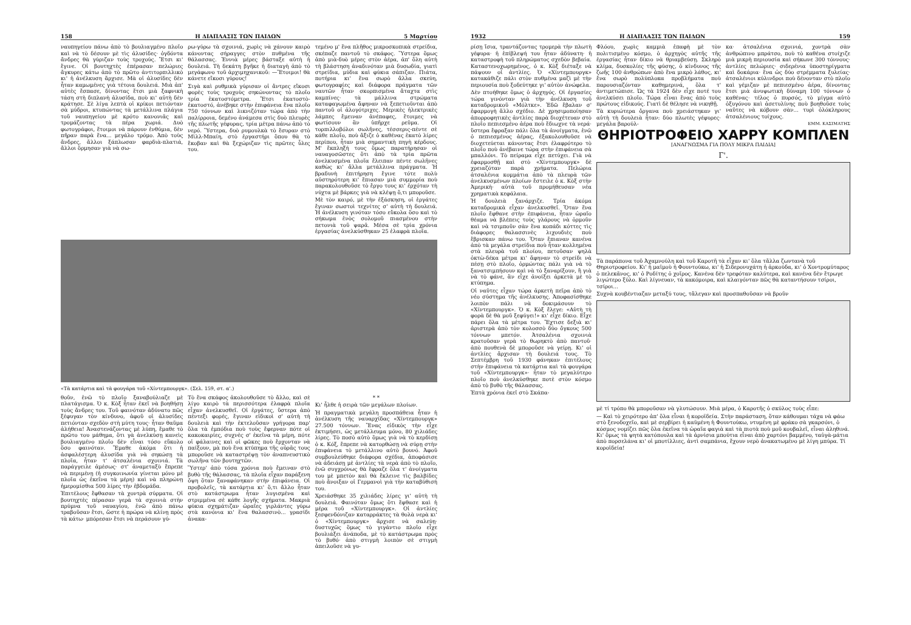158 Η ΔΙΑΠΛΑΣΙΣ ΤΩΝ ΠΑΙΔΩΝ 5 Μαρτίου
ναυπηγείου πάνω ἀπὸ τὸ βουλιαγμένο πλοῖο καὶ νὰ τὸ δέσουν μὲ τὶς ἀλυσίδες· ὀγδόντα ἄνδρες θὰ γύριζαν τοὺς τροχούς. Ἔτσι κι' ἔγινε. Οἱ βουτηχτὲς ἐπέρασαν πελώριες ἄγκυρες κάτω ἀπὸ τὸ πρῶτο ἀντιτορπιλλικὸ κι' ἡ ἀνέλκυση ἄρχισε. Μὰ οἱ ἀλυσίδες δὲν ἦταν καμωμένες γιὰ τέτοια δουλειά. Μιὰ ἀπ' αὐτὲς ἔσπασε, δίνοντας ἔτσι μιὰ ξαφνικὴ τάση στὴ διπλανὴ ἀλυσίδα, ποὺ κι' αὐτὴ δὲν κράτησε. Σὲ λίγα λεπτὰ οἱ κρίκοι πετιόνταν σὰ μύδροι, κτυπώντας τὰ μετάλλινα πλάγια τοῦ ναυπηγείου μὲ κρότο κανονιᾶς καὶ τρομάζοντας τὰ πέρα χωριά. Δυὸ φωτογράφοι, ἕτοιμοι νὰ πάρουν ἐνθύμια, δὲν πῆραν παρὰ ἕνα... μεγάλο τρόμο. Ἀπὸ τοὺς ἄνδρες, ἄλλοι ξάπλωσαν φαρδιὰ-πλατιά, ἄλλοι ὅρμησαν γιὰ νὰ σω-
ρω-γύρω τὰ σχοινιά, χωρὶς νὰ χάνουν καιρὸ κάνοντας σήραγγες στὸν πυθμένα τῆς θάλασσας. Ἐννιὰ μέρες βάσταξε αὐτὴ ἡ δουλειά. Τὴ δεκάτη βγῆκε ἡ διαταγὴ ἀπὸ τὸ μεγάφωνο τοῦ ἀρχιμηχανικοῦ: —Ἕτοιμοι! θὰ κάνετε εἴκοσι γύρους!
Σιγὰ καὶ ρυθμικὰ γύρισαν οἱ ἄντρες εἴκοσι φορὲς τοὺς τροχοὺς σηκώνοντας τὸ πλοῖο τρία ἑκατοστόμετρα. Ἔτσι ἑκατοστὸ-ἑκατοστό, ἀνέβηκε στὴν ἐπιφάνεια ἕνα πλοῖο 750 τόννων καὶ λικνιζόταν τώρα ἀπὸ τὴν παλίρροια, δεμένο ἀνάμεσα στὶς δυὸ πλευρὲς τῆς πλωτῆς γέφυρας, τρία μέτρα πάνω ἀπὸ τὸ νερό. Ὕστερα, δυὸ ρυμουλκὰ τὸ ἔσυραν στὸ Μὶλλ-Μπαίη, στὸ ἐργαστήρι ὅπου θὰ τὸ ἔκοβαν καὶ θὰ ξεχώριζαν τὶς πρῶτες ὗλες του.
τεμένο μ' ἕνα πλῆθος μικροσκοπικὰ στρείδια, σκέπαζε παντοῦ τὸ σκάφος. Ὕστερα ὅμως ἀπὸ μιὰ-δυὸ μέρες στὸν ἀέρα, ἀπ' ὅλη αὐτὴ τὴ βλάστηση ἀναδινόταν μιὰ δυσωδία, γιατὶ στρείδια, μύδια καὶ φύκια σάπιζαν. Πιάτα, ποτήρια κι' ἕνα σωρὸ ἄλλα σκεύη, φωτογραφίες καὶ διάφορα πράγματα τῶν ναυτῶν ἦταν σκορπισμένα ἄταχτα στὶς καμπίνες· τὰ μάλλινα στρώματα καταφαγωμένα ἄφηναν νὰ ξεπετιοῦνται ἀπὸ παντοῦ οἱ ἀλογότριχες. Μερικὲς ἠλεκτρικὲς λάμπες ἔμειναν ἀνέπαφες, ἕτοιμες νὰ φωτίσουν ἂν ὑπῆρχε ρεῦμα. Οἱ τορπιλλοβόλοι σωλῆνες, τέσσερις-πέντε σὲ κάθε πλοῖο, ποὺ ἄξιζε ὁ καθένας ἑκατὸ λίρες περίπου, ἦταν μιὰ σημαντικὴ πηγὴ κέρδους. Μ' ἔκπληξή τους ὅμως παρατήρησαν οἱ ναυαγοσῶστες ὅτι ἀπὸ τὰ τρία πρῶτα ἀνελκυσμένα πλοῖα ἔλειπαν πέντε σωλῆνες καθὼς κι' ἄλλα μετάλλινα πράγματα. Ἡ βραδυνὴ ἐπιτήρηση ἔγινε τότε πολὺ αὐστηρότερη κι' ἔπιασαν μιὰ συμμορία ποὺ παρακολουθοῦσε τὸ ἔργο τους κι' ἐρχόταν τὴ νύχτα μὲ βάρκες γιὰ νὰ κλέψῃ ὅ,τι μποροῦσε.
Μὲ τὸν καιρό, μὲ τὴν ἐξάσκηση, οἱ ἐργάτες ἔγιναν σωστοὶ τεχνίτες σ' αὐτὴ τὴ δουλειά. Ἡ ἀνέλκυση γινόταν τόσο εὔκολα ὅσο καὶ τὸ σήκωμα ἑνὸς σολομοῦ πιασμένου στὴν πετονιὰ τοῦ ψαρᾶ. Μέσα σὲ τρία χρόνια ἐργασίας ἀνελκύσθηκαν 25 ἐλαφρὰ πλοῖα.
«Τὰ κατάρτια καὶ τὰ φουγάρα τοῦ «Χίντεμπουργκ». (Σελ. 159, στ. α'.)
θοῦν, ἐνῶ τὸ πλοῖο ξαναβούλιαζε μὲ πλατάγισμα. Ὁ κ. Κὸξ ἦταν ἐκεῖ νὰ βοηθήσῃ τοὺς ἄνδρες του. Τοῦ φαινόταν ἀδύνατο πῶς ξέφυγαν τὸν κίνδυνο, ἀφοῦ οἱ ἀλυσίδες πετιόνταν σχεδὸν στὴ μύτη τους· ἦταν θαῦμα ἀλήθεια! Ἀναστενάζοντας μὲ λύπη, ἔμαθε τὸ πρῶτο του μάθημα, ὅτι γὰ ἀνελκύσῃ κανεὶς βουλιαγμένο πλοῖο δὲν εἶναι τόσο εὔκολο ὅσο φαινόταν. Ἔμαθε ἀκόμα ὅτι ἡ ἀσφαλέστερη ἀλυσίδα γιὰ νὰ σηκώσῃ τὰ πλοῖα, ἦταν τ' ἀτσαλένια σχοινιά. Τὰ παράγγειλε ἀμέσως· στ' ἀναμεταξὺ ἔπρεπε νὰ περιμένῃ (ἡ συγκοινωνία γίνεται μόνο μὲ πλοῖα ὡς ἐκεῖνα τὰ μέρη) καὶ νὰ πληρώνῃ ἡμερομίσθια 500 λίρες τὴν ἑβδομάδα.
Ἐπιτέλους ἔφθασαν τὰ χοντρὰ σύρματα. Οἱ βουτηχτὲς πέρασαν γερὰ τὰ σχοινιὰ στὴν πρύμνα τοῦ ναυαγίου, ἐνῶ ἀπὸ πάνω τραβοῦσαν ἔτσι, ὥστε ἡ πρώρα νὰ κλίνῃ πρὸς τὰ κάτω· μπόρεσαν ἔτσι νὰ περάσουν γύ-
Τὸ ἕνα σκάφος ἀκολουθοῦσε τὸ ἄλλο, καὶ σὲ λίγο καιρὸ τὰ περισσότερα ἐλαφρὰ πλοῖα εἶχαν ἀνελκυσθεῖ. Οἱ ἐργάτες, ὕστερα ἀπὸ πέντεξι φορές, ἔγιναν εἰδικοὶ σ' αὐτὴ τὴ δουλειὰ καὶ τὴν ἐκτελοῦσαν γρήγορα παρ' ὅλα τὰ ἐμπόδια ποὺ τοὺς ἔφερναν πότε οἱ κακοκαιρίες, συχνὲς σ' ἐκεῖνα τὰ μέρη, πότε οἱ φάλαινες καὶ οἱ φῶκες ποὺ ἔρχονταν νὰ παίξουν, μὰ ποὺ ἕνα κτύπημα τῆς οὐρᾶς τους μποροῦσε νὰ καταστρέψῃ τὸν ἀναπνευστικὸ σωλῆνα τῶν βουτηχτῶν.
Ὕστερ' ἀπὸ τόσα χρόνια ποὺ ἔμειναν στὸ βυθὸ τῆς θάλασσας, τὰ πλοῖα εἶχαν παράξενη ὄψη ὅταν ξαναφάνηκαν στὴν ἐπιφάνεια. Οἱ προβολεῖς, τὰ κατάρτια κι' ὅ,τι ἄλλο ἦταν στὸ κατάστρωμα ἦταν λυγισμένα καὶ στριμμένα σὲ κάθε λογῆς σχήματα. Μακριὰ φύκια σχημάτιζαν ὡραῖες γιρλάντες γύρω στὰ κανόνια κι' ἕνα θαλασσινὸ... γρασίδι ἀνακα-
* *
Κι' ἦλθε ἡ σειρὰ τῶν μεγάλων πλοίων.
Ἡ πραγματικὰ μεγάλη προσπάθεια ἦταν ἡ ἀνέλκυση τῆς ναυαρχίδας «Χίντεμπουργκ» 27.500 τόννων. Ἕνας εἰδικὸς τὴν εἶχε ἐκτιμήσει, ὡς μετάλλευμα μόνο, 80 χιλιάδες λίρες. Τὸ ποσὸ αὐτὸ ὅμως γιὰ νὰ τὸ κερδίσῃ ὁ κ. Κόξ, ἔπρεπε νὰ κατορθώσῃ νὰ σύρῃ στὴν ἐπιφάνεια τὸ μετάλλινο αὐτὸ βουνό. Ἀφοῦ συμβουλεύθηκε διάφορα σχέδια, ἀποφάσισε νὰ ἀδειάσῃ μὲ ἀντλίες τὰ νερὰ ἀπὸ τὸ πλοῖο, ἐνῶ συγχρόνως θὰ ἔφραζε ὅλα τ' ἀνοίγματα του μὲ μπετὸν καὶ θὰ ἔκλεινε τὶς βαλβίδες ποὺ ἄνοιξαν οἱ Γερμανοὶ γιὰ τὴν καταβύθισή του.
Χρειάσθηκε 35 χιλιάδες λίρες γι' αὐτὴ τὴ δουλειά. Φαινόταν ὅμως ὅτι ἔφθασε καὶ ἡ μέρα τοῦ «Χίντεμπουργκ». Οἱ ἀντλίες ξεσφενδόνιζαν καταρράκτες τὰ θολὰ νερὰ κι' ὁ «Χίντεμπουργκ» ἄρχισε νὰ σαλεύῃ· δυστυχῶς ὅμως τὸ γιγάντιο πλοῖο εἶχε βουλιάξει ἀνάποδα, μὲ τὸ κατάστρωμα πρὸς τὸ βυθό· ἀπὸ στιγμὴ λοιπὸν σὲ στιγμὴ ἀπειλοῦσε νὰ γυ-
1932 Η ΔΙΑΠΛΑΣΙΣ ΤΩΝ ΠΑΙΔΩΝ 159
ρίσῃ ἴσια, τραντάζοντας τρομερὰ τὴν πλωτὴ γέφυρα· ἡ ἐπίβλεψή του ἦταν ἀδύνατη· ἡ καταστροφὴ τοῦ πληρώματος σχεδὸν βεβαία. Καταστενοχωρημένος, ὁ κ. Κὸξ διέταξε νὰ πάψουν οἱ ἀντλίες. Ὁ «Χίντεμπουργκ» κατακάθιζε πάλι στὸν πυθμένα μαζὶ μὲ τὴν περιουσία ποὺ ξοδεύτηκε γι' αὐτὸν ἀνώφελα.
Δὲν πτοήθηκε ὅμως ὁ ἀρχηγός. Οἱ ἐργασίες τώρα γινόνταν γιὰ τὴν ἀνέλκυση τοῦ καταδρομικοῦ «Μόλτκε». Ἐδῶ ἔβαλαν σ' ἐφαρμογὴ ἄλλο σχέδιο. Δὲ χρησιμοποίησαν ἀπορροφητικὲς ἀντλίες παρὰ διοχέτευαν στὸ πλοῖο πεπιεσμένο ἀέρα ποὺ ἔδιωχνε τὰ νερά· ὕστερα ἔφραξαν πάλι ὅλα τὰ ἀνοίγματα, ἐνῶ ὁ πεπιεσμένος ἀέρας, ἐξακολουθοῦσε νὰ διοχετεύεται κάνοντας ἔτσι ἐλαφρότερο τὸ πλοῖο ποὺ ἀνέβαινε τώρα στὴν ἐπιφάνεια σὰ μπαλλόνι. Τὸ πείραμα εἶχε πετύχει. Γιὰ νὰ ἐφαρμοσθῇ καὶ στὸ «Χίντεμπουργκ» δὲ χρειαζόταν παρὰ χρήματα. Πελώρια ἀτσαλένια κομμάτια ἀπὸ τὰ πλευρὰ τῶν ἀνελκυσμένων πλοίων ἔστειλε ὁ κ. Κὸξ στὴν Ἀμερικὴ· αὐτὰ τοῦ προμήθευσαν νέα χρηματικὰ κεφάλαια.
Ἡ δουλειὰ ξανάρχιζε. Τρία ἀκόμα καταδρομικὰ εἶχαν ἀνελκυσθεῖ. Ὅταν ἕνα πλοῖο ἔφθανε στὴν ἐπιφάνεια, ἦταν ὡραῖο θέαμα νὰ βλέπεις τοὺς γλάρους νὰ ὁρμοῦν καὶ νὰ τσιμποῦν σὰν ἕνα κοπάδι κόττες τὶς διάφορες θαλασσινὲς λιχουδιὲς ποὺ ἔβρισκαν πάνω του. Ὅταν ἔπιαναν κανένα ἀπὸ τὰ μεγάλα στρείδια ποὺ ἦταν κολλημένα στὰ πλευρὰ τοῦ πλοίου, πετοῦσαν ψηλὰ ὀκτὼ-δέκα μέτρα κι' ἄφηναν τὸ στρείδι νὰ πέσῃ στὸ πλοῖο, ὁρμώντας πάλι γιὰ νὰ τὸ ξανατσιμπήσουν καὶ νὰ τὸ ξαναρίξουν, ἢ γιὰ νὰ τὸ φάνε, ἂν εἶχε ἀνοίξει ἀρκετὰ μὲ τὸ κτύπημα.
Οἱ ναῦτες εἶχαν τώρα ἀρκετὴ πεῖρα ἀπὸ τὸ νέο σύστημα τῆς ἀνέλκυσης. Ἀποφασίσθηκε λοιπὸν πάλι νὰ δοκιμάσουν τὸ «Χίντεμπουργκ». Ὁ κ. Κὸξ ἔλεγε: «Αὐτὴ τὴ φορὰ δὲ θὰ μοῦ ξεφύγει!» κι' εἶχε δίκιο. Εἶχε πάρει ὅλα τὰ μέτρα του. Ἔχτισε δεξιὰ κι' ἀριστερὰ ἀπὸ τὸν κολοσσὸ δύο ὄγκους 500 τόννων μπετόν. Ἀτσαλένια σχοινιὰ κρατοῦσαν γερὰ τὸ θωρηκτὸ ἀπὸ παντοῦ· ἀπὸ πουθενὰ δὲ μποροῦσε νὰ γείρῃ. Κι' οἱ ἀντλίες ἄρχισαν τὴ δουλειά τους. Τὸ Σεπτέμβρη τοῦ 1930 φάνηκαν ἐπιτέλους στὴν ἐπιφάνεια τὰ κατάρτια καὶ τὰ φουγάρα τοῦ «Χίντεμπουργκ»· ἦταν τὸ μεγαλύτερο πλοῖο ποὺ ἀνελκύσθηκε ποτὲ στὸν κόσμο ἀπὸ τὸ βυθὸ τῆς θάλασσας.
Ἑπτὰ χρόνια ἐκεῖ στὸ Σκάπα-
Φλόου, χωρὶς καμμιὰ ἐπαφὴ μὲ τὸν πολιτισμένο κόσμο, ὁ ἀρχηγὸς αὐτῆς τῆς ἐργασίας ἦταν δίκιο νὰ θριαμβεύσῃ. Σκληρὸ κλίμα, δυσκολίες τῆς φύσης, ὁ κίνδυνος τῆς ζωῆς 100 ἀνθρώπων ἀπὸ ἕνα μικρὸ λάθος, κι' ἕνα σωρὸ πολύπλοκα προβλήματα ποὺ παρουσιαζόνταν καθημερινά, ὅλα τ' ἀντιμετώπισε. Ὡς τὰ 1924 δὲν εἶχε ποτέ του ἀνελκύσει πλοῖο. Τώρα εἶναι ἕνας ἀπὸ τοὺς πρώτους εἰδικούς. Γιατὶ δὲ θέλησε νὰ νικηθῇ.
Τὰ κυριώτερα ὄργανα ποὺ χρειάστηκαν γι' αὐτὴ τὴ δουλειὰ ἦταν: δύο πλωτὲς γέφυρες· μεγάλα βαρούλ-
κα· ἀτσαλένια σχοινιά, χοντρὰ σὰν ἀνθρώπινο μπράτσο, ποὺ τὸ καθένα στοίχιζε μιὰ μικρὴ περιουσία καὶ σήκωνε 300 τόννους· ἀντλίες πελώριες· σιδερένια ὑποστηρίγματα καὶ δοκάρια· ἕνα ὡς δύο στρέμματα ξυλείας· ἀτσαλένιοι κύλινδροι ποὺ δένονταν στὸ πλοῖο καὶ γέμιζαν μὲ πεπιεσμένο ἀέρα, δίνοντας ἔτσι μιὰ ἀνυψωτικὴ δύναμη 100 τόννων ὁ καθένας· τέλος ὁ πυρσός, τὸ μίγμα αὐτὸ ὀξυγόνου καὶ ἀσετυλίνης ποὺ βοηθοῦσε τοὺς ναῦτες νὰ κόβουν σὰν... τυρὶ ὁλόκληρους ἀτσαλένιους τοίχους.
ΕΜΜ. ΚΑΣΙΜΑΤΗΣ
ΘΗΡΙΟΤΡΟΦΕΙΟ ΧΑΡΡΥ ΚΟΜΠΛΕΝ
[ΑΝΑΓΝΩΣΜΑ ΓΙΑ ΠΟΛΥ ΜΙΚΡΑ ΠΑΙΔΙΑ]
Γ'.
Τὰ παράπονα τοῦ Ἀχαμνούλη καὶ τοῦ Καροτῆ τὰ εἶχαν κι' ὅλα τἄλλα ζωντανὰ τοῦ Θηριοτροφείου. Κι' ἡ μαϊμοὺ ἡ Φουντούκω, κι' ἡ Σιδερονυχάτη ἡ ἀρκούδα, κι' ὁ Χοντρομύταρος ὁ πελεκᾶνος, κι' ὁ Ροδίτης ὁ χοῖρος. Κανένα δὲν τρεφόταν καλύτερα, καὶ κανένα δὲν ἔτρωγε λιγώτερο ξύλο. Καὶ λίγνευαν, τὰ κακόμοιρα, καὶ κλαιγόνταν πῶς θὰ καταντήσουν τσίροι, τσίροι...
Συχνὰ κουβέντιαζαν μεταξύ τους, τἄλεγαν καὶ προσπαθοῦσαν νὰ βροῦν
μὲ τί τρόπο θὰ μποροῦσαν νὰ γλυτώσουν. Μιὰ μέρα, ὁ Καροτῆς ὁ σκύλος τοὺς εἶπε:
— Καὶ τὸ χειρότερο ἀπ' ὅλα εἶναι ἡ κοροϊδεία. Στὴν παράσταση, ὅταν κάθουμαι τάχα νὰ φάω στὸ ξενοδοχεῖο, καὶ μὲ σερβίρει ἡ καϋμένη ἡ Φουντούκω, ντυμένη μὲ φράκο σὰ γκαρσόνι, ὁ κόσμος νομίζει πῶς ὅλα ἐκεῖνα τὰ ὡραῖα φαγιὰ καὶ τὰ πιοτὰ ποὺ μοῦ κουβαλεῖ, εἶναι ἀληθινά. Κι' ὅμως τὰ ψητὰ κατόπουλα καὶ τὰ ἀρνίσια μπούτια εἶναι ἀπὸ χαρτόνι βαμμένο, ταὐγὰ-μάτια ἀπὸ πορσελάνα κι' οἱ μποτίλλιες, ἀντὶ σαμπάνια, ἔχουν νερὸ ἀνακατωμένο μὲ λίγη μπύρα. Τί κοροϊδεία!